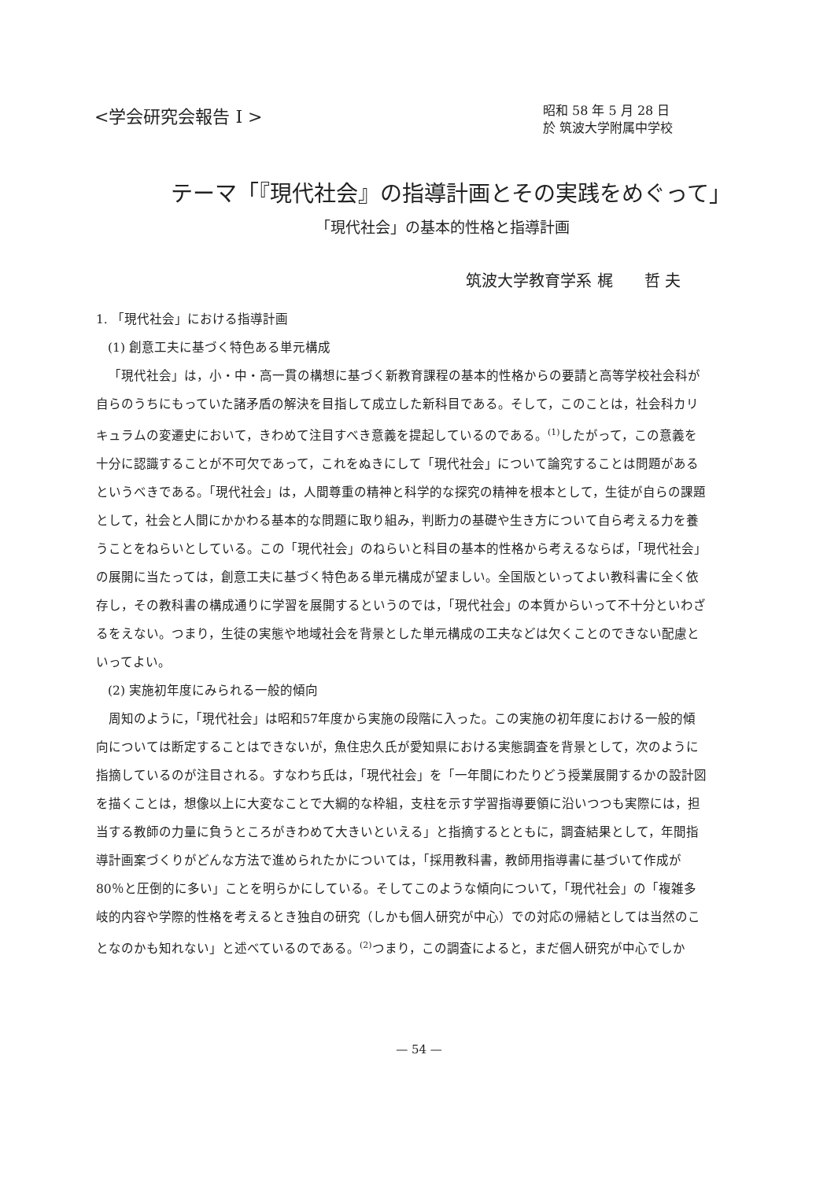<学会研究会報告 I >
昭和 58 年 5 月 28 日
於 筑波大学附属中学校
テーマ「『現代社会』の指導計画とその実践をめぐって」
「現代社会」の基本的性格と指導計画
筑波大学教育学系 梶　　哲 夫
1. 「現代社会」における指導計画
(1) 創意工夫に基づく特色ある単元構成
「現代社会」は，小・中・高一貫の構想に基づく新教育課程の基本的性格からの要請と高等学校社会科が自らのうちにもっていた諸矛盾の解決を目指して成立した新科目である。そして，このことは，社会科カリキュラムの変遷史において，きわめて注目すべき意義を提起しているのである。<sup>(1)</sup>したがって，この意義を十分に認識することが不可欠であって，これをぬきにして「現代社会」について論究することは問題があるというべきである。「現代社会」は，人間尊重の精神と科学的な探究の精神を根本として，生徒が自らの課題として，社会と人間にかかわる基本的な問題に取り組み，判断力の基礎や生き方について自ら考える力を養うことをねらいとしている。この「現代社会」のねらいと科目の基本的性格から考えるならば，「現代社会」の展開に当たっては，創意工夫に基づく特色ある単元構成が望ましい。全国版といってよい教科書に全く依存し，その教科書の構成通りに学習を展開するというのでは，「現代社会」の本質からいって不十分といわざるをえない。つまり，生徒の実態や地域社会を背景とした単元構成の工夫などは欠くことのできない配慮といってよい。
(2) 実施初年度にみられる一般的傾向
周知のように，「現代社会」は昭和57年度から実施の段階に入った。この実施の初年度における一般的傾向については断定することはできないが，魚住忠久氏が愛知県における実態調査を背景として，次のように指摘しているのが注目される。すなわち氏は，「現代社会」を「一年間にわたりどう授業展開するかの設計図を描くことは，想像以上に大変なことで大綱的な枠組，支柱を示す学習指導要領に沿いつつも実際には，担当する教師の力量に負うところがきわめて大きいといえる」と指摘するとともに，調査結果として，年間指導計画案づくりがどんな方法で進められたかについては，「採用教科書，教師用指導書に基づいて作成が80％と圧倒的に多い」ことを明らかにしている。そしてこのような傾向について，「現代社会」の「複雑多岐的内容や学際的性格を考えるとき独自の研究（しかも個人研究が中心）での対応の帰結としては当然のことなのかも知れない」と述べているのである。<sup>(2)</sup>つまり，この調査によると，まだ個人研究が中心でしか
— 54 —